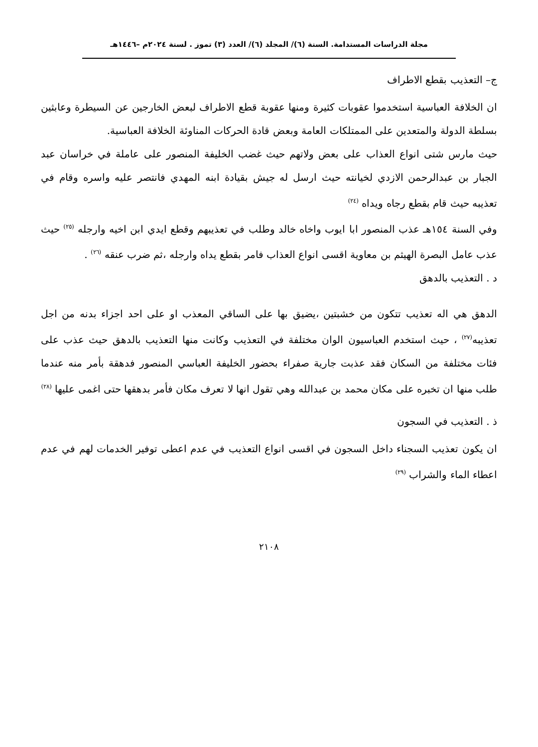مجلة الدراسات المستدامة. السنة (٦)/ المجلد (٦)/ العدد (٣) تموز . لسنة ٢٠٢٤م –١٤٤٦هـ
ج– التعذيب بقطع الاطراف
ان الخلافة العباسية استخدموا عقوبات كثيرة ومنها عقوبة قطع الاطراف لبعض الخارجين عن السيطرة وعابثين بسلطة الدولة والمتعدين على الممتلكات العامة وبعض قادة الحركات المناوئة الخلافة العباسية.
حيث مارس شتى انواع العذاب على بعض ولاتهم حيث غضب الخليفة المنصور على عاملة في خراسان عبد الجبار بن عبدالرحمن الازدي لخيانته حيث ارسل له جيش بقيادة ابنه المهدي فانتصر عليه واسره وقام في تعذيبه حيث قام بقطع رجاه ويداه <sup>(٢٤)</sup>
وفي السنة ١٥٤هـ عذب المنصور ابا ايوب واخاه خالد وطلب في تعذيبهم وقطع ايدي ابن اخيه وارجله <sup>(٢٥)</sup> حيث عذب عامل البصرة الهيثم بن معاوية اقسى انواع العذاب فامر بقطع يداه وارجله ،ثم ضرب عنقه <sup>(٢٦)</sup> .
د . التعذيب بالدهق
الدهق هي اله تعذيب تتكون من خشبتين ،يضيق بها على الساقي المعذب او على احد اجزاء بدنه من اجل تعذيبه<sup>(٢٧)</sup> ، حيث استخدم العباسيون الوان مختلفة في التعذيب وكانت منها التعذيب بالدهق حيث عذب على فئات مختلفة من السكان فقد عذبت جارية صفراء بحضور الخليفة العباسي المنصور فدهقة بأمر منه عندما طلب منها ان تخبره على مكان محمد بن عبدالله وهي تقول انها لا تعرف مكان فأمر بدهقها حتى اغمى عليها <sup>(٢٨)</sup>
ذ . التعذيب في السجون
ان يكون تعذيب السجناء داخل السجون في اقسى انواع التعذيب في عدم اعطى توفير الخدمات لهم في عدم اعطاء الماء والشراب <sup>(٢٩)</sup>
٢١٠٨